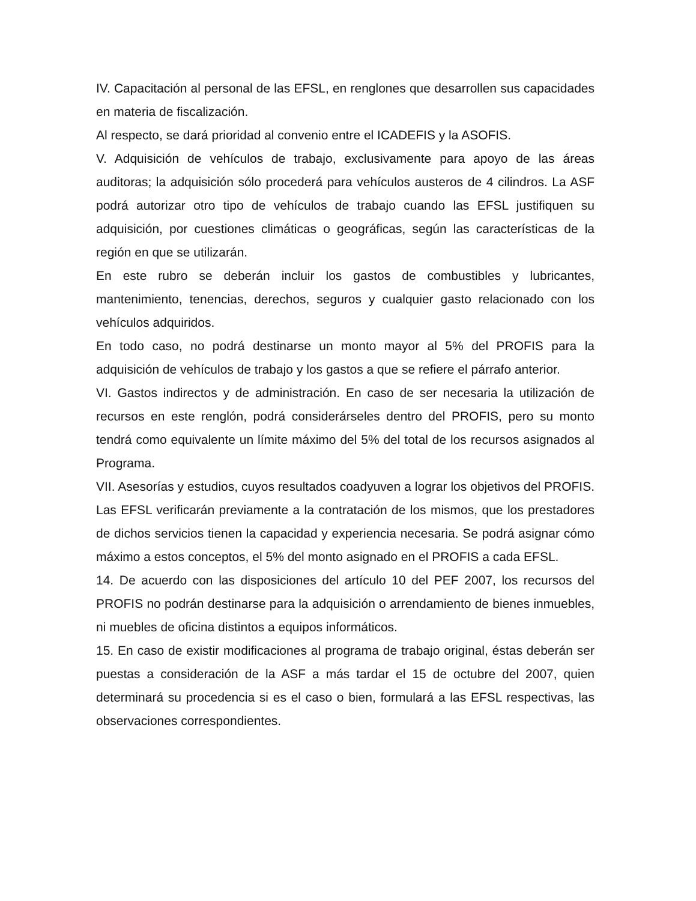IV. Capacitación al personal de las EFSL, en renglones que desarrollen sus capacidades en materia de fiscalización.
Al respecto, se dará prioridad al convenio entre el ICADEFIS y la ASOFIS.
V. Adquisición de vehículos de trabajo, exclusivamente para apoyo de las áreas auditoras; la adquisición sólo procederá para vehículos austeros de 4 cilindros. La ASF podrá autorizar otro tipo de vehículos de trabajo cuando las EFSL justifiquen su adquisición, por cuestiones climáticas o geográficas, según las características de la región en que se utilizarán.
En este rubro se deberán incluir los gastos de combustibles y lubricantes, mantenimiento, tenencias, derechos, seguros y cualquier gasto relacionado con los vehículos adquiridos.
En todo caso, no podrá destinarse un monto mayor al 5% del PROFIS para la adquisición de vehículos de trabajo y los gastos a que se refiere el párrafo anterior.
VI. Gastos indirectos y de administración. En caso de ser necesaria la utilización de recursos en este renglón, podrá considerárseles dentro del PROFIS, pero su monto tendrá como equivalente un límite máximo del 5% del total de los recursos asignados al Programa.
VII. Asesorías y estudios, cuyos resultados coadyuven a lograr los objetivos del PROFIS. Las EFSL verificarán previamente a la contratación de los mismos, que los prestadores de dichos servicios tienen la capacidad y experiencia necesaria. Se podrá asignar cómo máximo a estos conceptos, el 5% del monto asignado en el PROFIS a cada EFSL.
14. De acuerdo con las disposiciones del artículo 10 del PEF 2007, los recursos del PROFIS no podrán destinarse para la adquisición o arrendamiento de bienes inmuebles, ni muebles de oficina distintos a equipos informáticos.
15. En caso de existir modificaciones al programa de trabajo original, éstas deberán ser puestas a consideración de la ASF a más tardar el 15 de octubre del 2007, quien determinará su procedencia si es el caso o bien, formulará a las EFSL respectivas, las observaciones correspondientes.